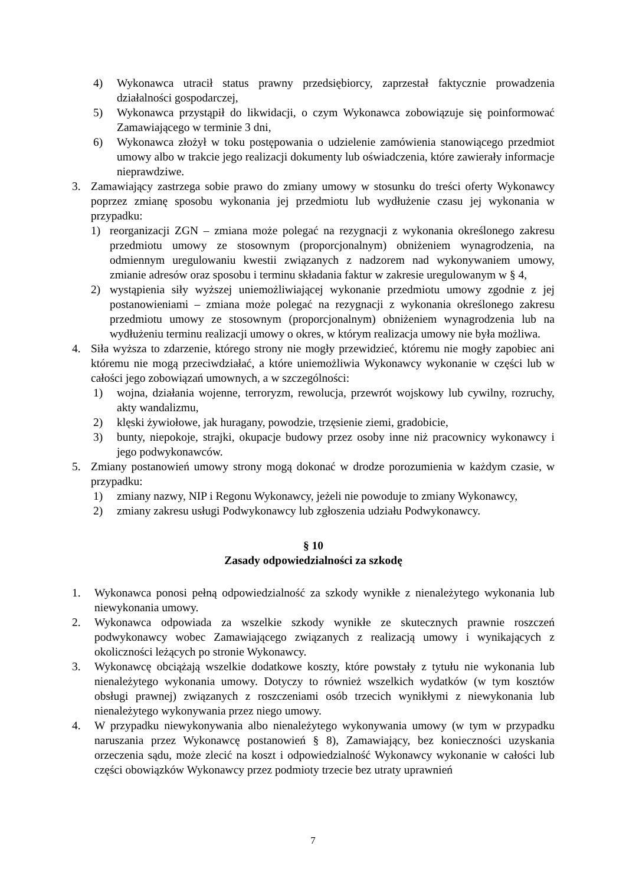4) Wykonawca utracił status prawny przedsiębiorcy, zaprzestał faktycznie prowadzenia działalności gospodarczej,
5) Wykonawca przystąpił do likwidacji, o czym Wykonawca zobowiązuje się poinformować Zamawiającego w terminie 3 dni,
6) Wykonawca złożył w toku postępowania o udzielenie zamówienia stanowiącego przedmiot umowy albo w trakcie jego realizacji dokumenty lub oświadczenia, które zawierały informacje nieprawdziwe.
3. Zamawiający zastrzega sobie prawo do zmiany umowy w stosunku do treści oferty Wykonawcy poprzez zmianę sposobu wykonania jej przedmiotu lub wydłużenie czasu jej wykonania w przypadku:
1) reorganizacji ZGN – zmiana może polegać na rezygnacji z wykonania określonego zakresu przedmiotu umowy ze stosownym (proporcjonalnym) obniżeniem wynagrodzenia, na odmiennym uregulowaniu kwestii związanych z nadzorem nad wykonywaniem umowy, zmianie adresów oraz sposobu i terminu składania faktur w zakresie uregulowanym w § 4,
2) wystąpienia siły wyższej uniemożliwiającej wykonanie przedmiotu umowy zgodnie z jej postanowieniami – zmiana może polegać na rezygnacji z wykonania określonego zakresu przedmiotu umowy ze stosownym (proporcjonalnym) obniżeniem wynagrodzenia lub na wydłużeniu terminu realizacji umowy o okres, w którym realizacja umowy nie była możliwa.
4. Siła wyższa to zdarzenie, którego strony nie mogły przewidzieć, któremu nie mogły zapobiec ani któremu nie mogą przeciwdziałać, a które uniemożliwia Wykonawcy wykonanie w części lub w całości jego zobowiązań umownych, a w szczególności:
1) wojna, działania wojenne, terroryzm, rewolucja, przewrót wojskowy lub cywilny, rozruchy, akty wandalizmu,
2) klęski żywiołowe, jak huragany, powodzie, trzęsienie ziemi, gradobicie,
3) bunty, niepokoje, strajki, okupacje budowy przez osoby inne niż pracownicy wykonawcy i jego podwykonawców.
5. Zmiany postanowień umowy strony mogą dokonać w drodze porozumienia w każdym czasie, w przypadku:
1) zmiany nazwy, NIP i Regonu Wykonawcy, jeżeli nie powoduje to zmiany Wykonawcy,
2) zmiany zakresu usługi Podwykonawcy lub zgłoszenia udziału Podwykonawcy.
§ 10
Zasady odpowiedzialności za szkodę
1. Wykonawca ponosi pełną odpowiedzialność za szkody wynikłe z nienależytego wykonania lub niewykonania umowy.
2. Wykonawca odpowiada za wszelkie szkody wynikłe ze skutecznych prawnie roszczeń podwykonawcy wobec Zamawiającego związanych z realizacją umowy i wynikających z okoliczności leżących po stronie Wykonawcy.
3. Wykonawcę obciążają wszelkie dodatkowe koszty, które powstały z tytułu nie wykonania lub nienależytego wykonania umowy. Dotyczy to również wszelkich wydatków (w tym kosztów obsługi prawnej) związanych z roszczeniami osób trzecich wynikłymi z niewykonania lub nienależytego wykonywania przez niego umowy.
4. W przypadku niewykonywania albo nienależytego wykonywania umowy (w tym w przypadku naruszania przez Wykonawcę postanowień § 8), Zamawiający, bez konieczności uzyskania orzeczenia sądu, może zlecić na koszt i odpowiedzialność Wykonawcy wykonanie w całości lub części obowiązków Wykonawcy przez podmioty trzecie bez utraty uprawnień
7